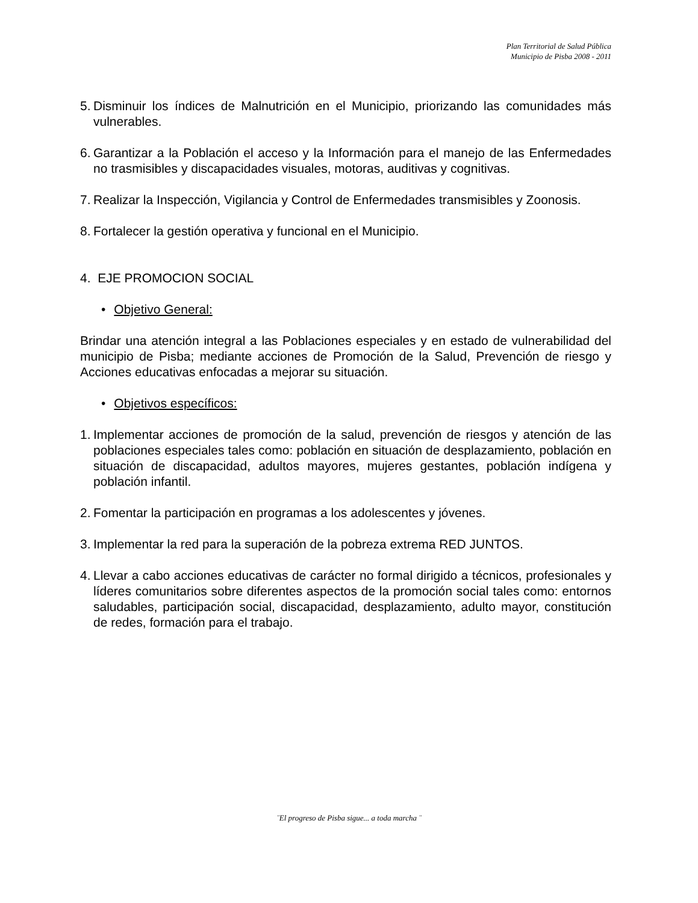Plan Territorial de Salud Pública
Municipio de Pisba 2008 - 2011
5. Disminuir los índices de Malnutrición en el Municipio, priorizando las comunidades más vulnerables.
6. Garantizar a la Población el acceso y la Información para el manejo de las Enfermedades no trasmisibles y discapacidades visuales, motoras, auditivas y cognitivas.
7. Realizar la Inspección, Vigilancia y Control de Enfermedades transmisibles y Zoonosis.
8. Fortalecer la gestión operativa y funcional en el Municipio.
4. EJE PROMOCION SOCIAL
• Objetivo General:
Brindar una atención integral a las Poblaciones especiales y en estado de vulnerabilidad del municipio de Pisba; mediante acciones de Promoción de la Salud, Prevención de riesgo y Acciones educativas enfocadas a mejorar su situación.
• Objetivos específicos:
1. Implementar acciones de promoción de la salud, prevención de riesgos y atención de las poblaciones especiales tales como: población en situación de desplazamiento, población en situación de discapacidad, adultos mayores, mujeres gestantes, población indígena y población infantil.
2. Fomentar la participación en programas a los adolescentes y jóvenes.
3. Implementar la red para la superación de la pobreza extrema RED JUNTOS.
4. Llevar a cabo acciones educativas de carácter no formal dirigido a técnicos, profesionales y líderes comunitarios sobre diferentes aspectos de la promoción social tales como: entornos saludables, participación social, discapacidad, desplazamiento, adulto mayor, constitución de redes, formación para el trabajo.
¨El progreso de Pisba sigue... a toda marcha ¨